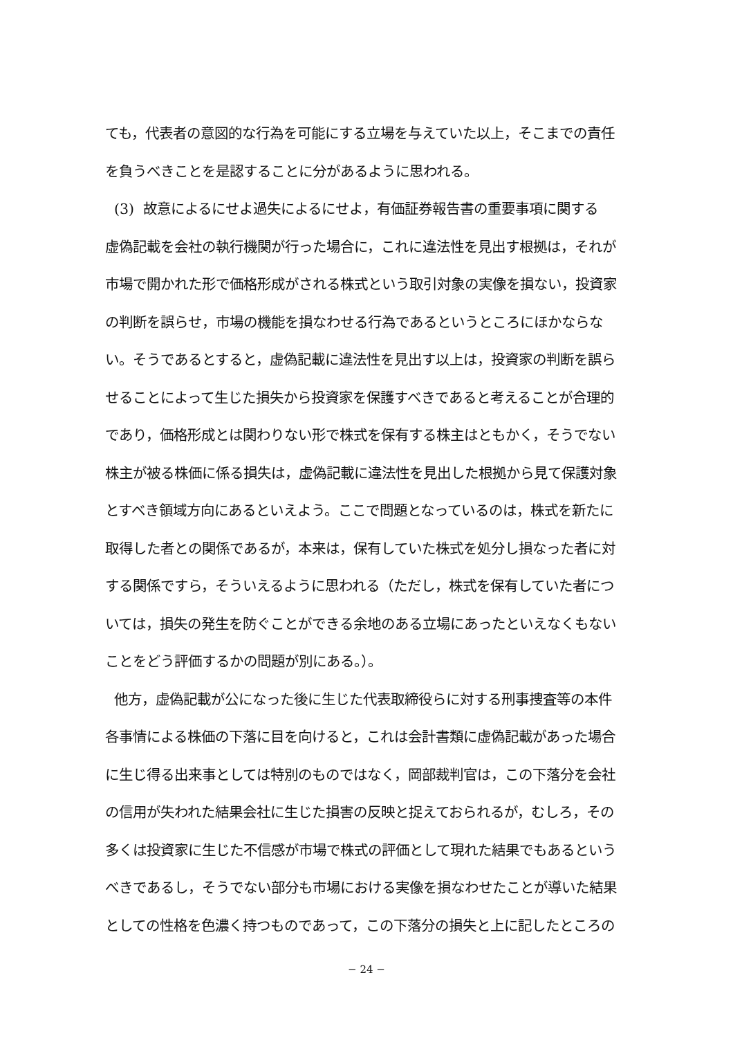ても，代表者の意図的な行為を可能にする立場を与えていた以上，そこまでの責任
を負うべきことを是認することに分があるように思われる。
(3) 故意によるにせよ過失によるにせよ，有価証券報告書の重要事項に関する
虚偽記載を会社の執行機関が行った場合に，これに違法性を見出す根拠は，それが
市場で開かれた形で価格形成がされる株式という取引対象の実像を損ない，投資家
の判断を誤らせ，市場の機能を損なわせる行為であるというところにほかならな
い。そうであるとすると，虚偽記載に違法性を見出す以上は，投資家の判断を誤ら
せることによって生じた損失から投資家を保護すべきであると考えることが合理的
であり，価格形成とは関わりない形で株式を保有する株主はともかく，そうでない
株主が被る株価に係る損失は，虚偽記載に違法性を見出した根拠から見て保護対象
とすべき領域方向にあるといえよう。ここで問題となっているのは，株式を新たに
取得した者との関係であるが，本来は，保有していた株式を処分し損なった者に対
する関係ですら，そういえるように思われる（ただし，株式を保有していた者につ
いては，損失の発生を防ぐことができる余地のある立場にあったといえなくもない
ことをどう評価するかの問題が別にある。）。
他方，虚偽記載が公になった後に生じた代表取締役らに対する刑事捜査等の本件
各事情による株価の下落に目を向けると，これは会計書類に虚偽記載があった場合
に生じ得る出来事としては特別のものではなく，岡部裁判官は，この下落分を会社
の信用が失われた結果会社に生じた損害の反映と捉えておられるが，むしろ，その
多くは投資家に生じた不信感が市場で株式の評価として現れた結果でもあるという
べきであるし，そうでない部分も市場における実像を損なわせたことが導いた結果
としての性格を色濃く持つものであって，この下落分の損失と上に記したところの
− 24 −